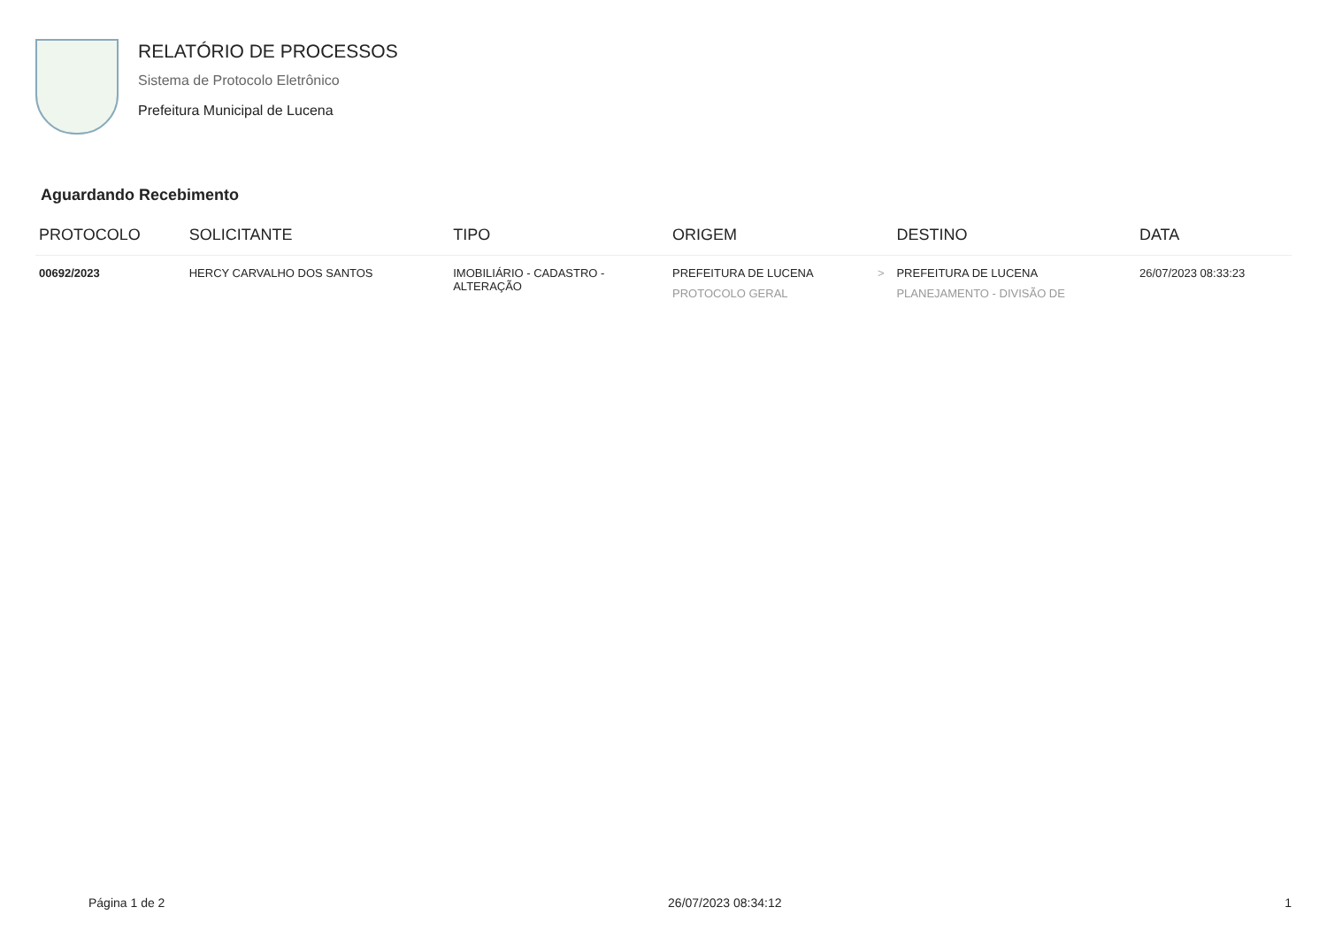RELATÓRIO DE PROCESSOS
Sistema de Protocolo Eletrônico
Prefeitura Municipal de Lucena
Aguardando Recebimento
| PROTOCOLO | SOLICITANTE | TIPO | ORIGEM | | DESTINO | DATA |
| --- | --- | --- | --- | --- | --- | --- |
| 00692/2023 | HERCY CARVALHO DOS SANTOS | IMOBILIÁRIO - CADASTRO - ALTERAÇÃO | PREFEITURA DE LUCENA PROTOCOLO GERAL | > | PREFEITURA DE LUCENA PLANEJAMENTO - DIVISÃO DE | 26/07/2023 08:33:23 |
Página 1 de 2 26/07/2023 08:34:12 1